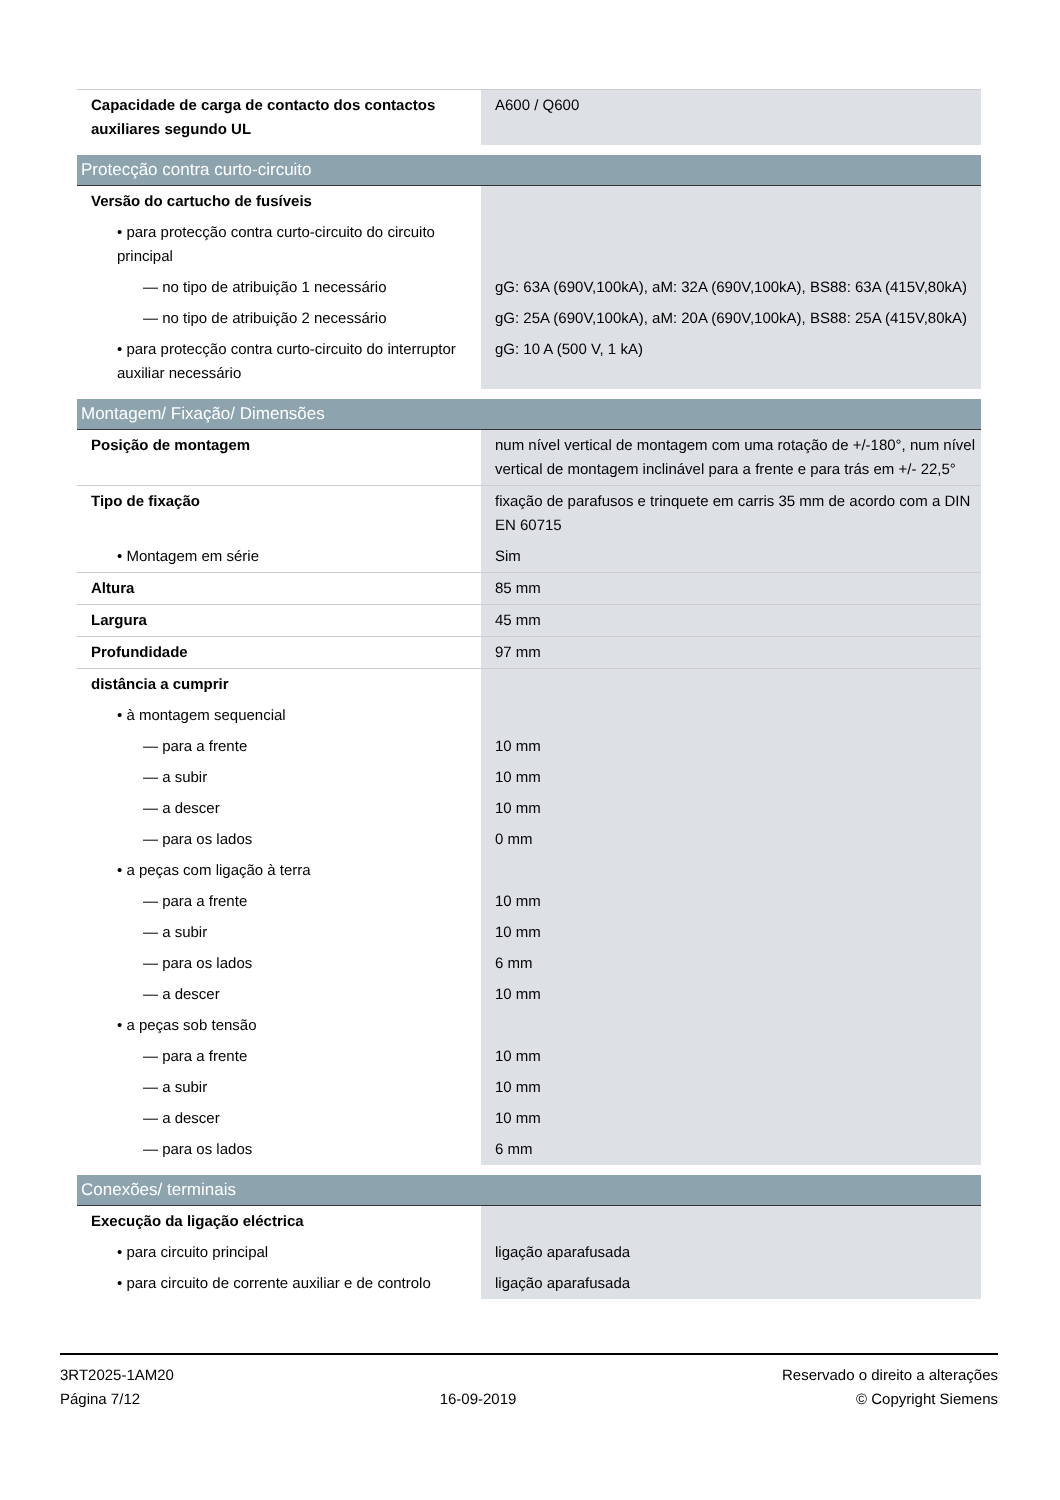| Capacidade de carga de contacto dos contactos auxiliares segundo UL | A600 / Q600 |
| Protecção contra curto-circuito | |
| Versão do cartucho de fusíveis | |
| • para protecção contra curto-circuito do circuito principal | |
| — no tipo de atribuição 1 necessário | gG: 63A (690V,100kA), aM: 32A (690V,100kA), BS88: 63A (415V,80kA) |
| — no tipo de atribuição 2 necessário | gG: 25A (690V,100kA), aM: 20A (690V,100kA), BS88: 25A (415V,80kA) |
| • para protecção contra curto-circuito do interruptor auxiliar necessário | gG: 10 A (500 V, 1 kA) |
| Montagem/ Fixação/ Dimensões | |
| Posição de montagem | num nível vertical de montagem com uma rotação de +/-180°, num nível vertical de montagem inclinável para a frente e para trás em +/- 22,5° |
| Tipo de fixação | fixação de parafusos e trinquete em carris 35 mm de acordo com a DIN EN 60715 |
| • Montagem em série | Sim |
| Altura | 85 mm |
| Largura | 45 mm |
| Profundidade | 97 mm |
| distância a cumprir | |
| • à montagem sequencial | |
| — para a frente | 10 mm |
| — a subir | 10 mm |
| — a descer | 10 mm |
| — para os lados | 0 mm |
| • a peças com ligação à terra | |
| — para a frente | 10 mm |
| — a subir | 10 mm |
| — para os lados | 6 mm |
| — a descer | 10 mm |
| • a peças sob tensão | |
| — para a frente | 10 mm |
| — a subir | 10 mm |
| — a descer | 10 mm |
| — para os lados | 6 mm |
| Conexões/ terminais | |
| Execução da ligação eléctrica | |
| • para circuito principal | ligação aparafusada |
| • para circuito de corrente auxiliar e de controlo | ligação aparafusada |
3RT2025-1AM20
Página 7/12
16-09-2019
Reservado o direito a alterações
© Copyright Siemens